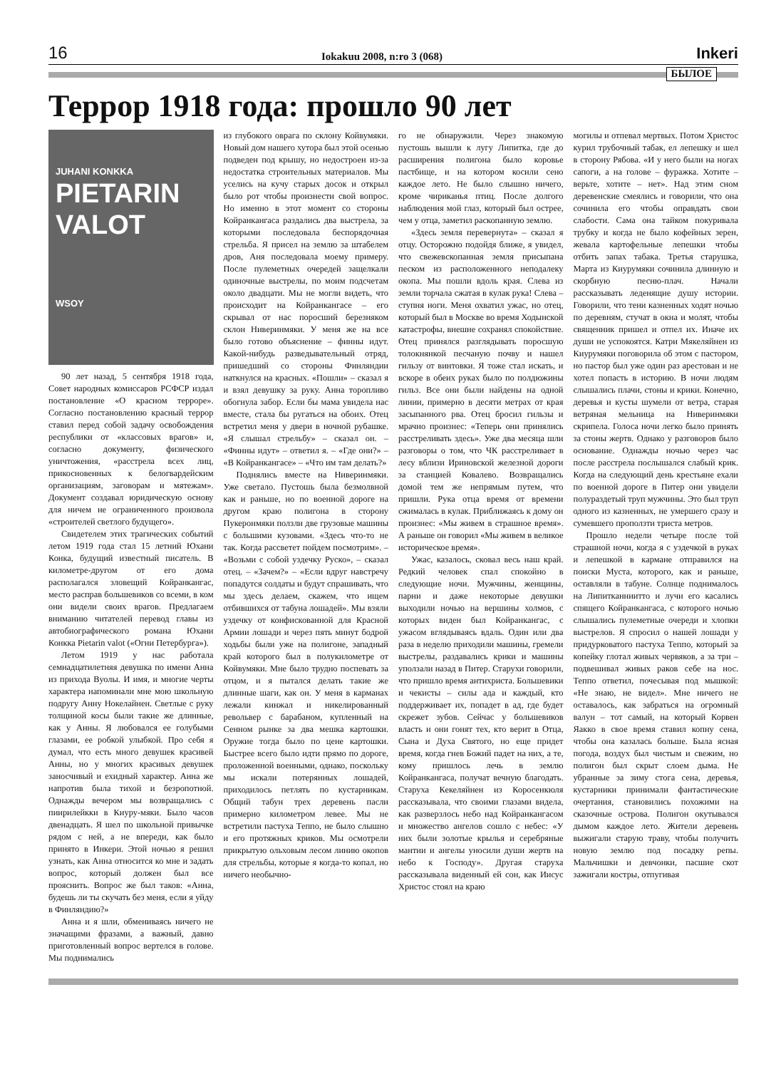16 Iokakuu 2008, n:ro 3 (068) Inkeri
БЫЛОЕ
Террор 1918 года: прошло 90 лет
JUHANI KONKKA
PIETARIN VALOT
WSOY
90 лет назад, 5 сентября 1918 года, Совет народных комиссаров РСФСР издал постановление «О красном терроре». Согласно постановлению красный террор ставил перед собой задачу освобождения республики от «классовых врагов» и, согласно документу, физического уничтожения, «расстрела всех лиц, прикосновенных к белогвардейским организациям, заговорам и мятежам». Документ создавал юридическую основу для ничем не ограниченного произвола «строителей светлого будущего».
Свидетелем этих трагических событий летом 1919 года стал 15 летний Юхани Конка, будущий известный писатель. В километре-другом от его дома располагался зловещий Койранкангас, место расправ большевиков со всеми, в ком они видели своих врагов. Предлагаем вниманию читателей перевод главы из автобиографического романа Юхани Конкка Pietarin valot («Огни Петербурга»).
Летом 1919 у нас работала семнадцатилетняя девушка по имени Анна из прихода Вуолы. И имя, и многие черты характера напоминали мне мою школьную подругу Анну Нокелайнен. Светлые с руку толщиной косы были такие же длинные, как у Анны. Я любовался ее голубыми глазами, ее робкой улыбкой. Про себя я думал, что есть много девушек красивей Анны, но у многих красивых девушек заносчивый и ехидный характер. Анна же напротив была тихой и безропотной. Однажды вечером мы возвращались с пиирилейкки в Киуру-мяки. Было часов двенадцать. Я шел по школьной привычке рядом с ней, а не впереди, как было принято в Инкери. Этой ночью я решил узнать, как Анна относится ко мне и задать вопрос, который должен был все прояснить. Вопрос же был таков: «Анна, будешь ли ты скучать без меня, если я уйду в Финляндию?»
Анна и я шли, обмениваясь ничего не значащими фразами, а важный, давно приготовленный вопрос вертелся в голове. Мы поднимались
из глубокого оврага по склону Койвумяки. Новый дом нашего хутора был этой осенью подведен под крышу, но недостроен из-за недостатка строительных материалов. Мы уселись на кучу старых досок и открыл было рот чтобы произнести свой вопрос. Но именно в этот момент со стороны Койранкангаса раздались два выстрела, за которыми последовала беспорядочная стрельба. Я присел на землю за штабелем дров, Аня последовала моему примеру. После пулеметных очередей защелкали одиночные выстрелы, по моим подсчетам около двадцати. Мы не могли видеть, что происходит на Койранкангасе – его скрывал от нас поросший березняком склон Ниверинмяки. У меня же на все было готово объяснение – финны идут. Какой-нибудь разведывательный отряд, пришедший со стороны Финляндии наткнулся на красных. «Пошли» – сказал я и взял девушку за руку. Анна торопливо обогнула забор. Если бы мама увидела нас вместе, стала бы ругаться на обоих. Отец встретил меня у двери в ночной рубашке. «Я слышал стрельбу» – сказал он. – «Финны идут» – ответил я. – «Где они?» – «В Койранкангасе» – «Что им там делать?»
Поднялись вместе на Ниверинмяки. Уже светало. Пустошь была безмолвной как и раньше, но по военной дороге на другом краю полигона в сторону Пукеронмяки ползли две грузовые машины с большими кузовами. «Здесь что-то не так. Когда рассветет пойдем посмотрим». – «Возьми с собой уздечку Руско», – сказал отец. – «Зачем?» – «Если вдруг навстречу попадутся солдаты и будут спрашивать, что мы здесь делаем, скажем, что ищем отбившихся от табуна лошадей». Мы взяли уздечку от конфискованной для Красной Армии лошади и через пять минут бодрой ходьбы были уже на полигоне, западный край которого был в полукилометре от Койвумяки. Мне было трудно поспевать за отцом, и я пытался делать такие же длинные шаги, как он. У меня в карманах лежали кинжал и никелированный револьвер с барабаном, купленный на Сенном рынке за два мешка картошки. Оружие тогда было по цене картошки. Быстрее всего было идти прямо по дороге, проложенной военными, однако, поскольку мы искали потерянных лошадей, приходилось петлять по кустарникам. Общий табун трех деревень пасли примерно километром левее. Мы не встретили пастуха Теппо, не было слышно и его протяжных криков. Мы осмотрели прикрытую ольховым лесом линию окопов для стрельбы, которые я когда-то копал, но ничего необычно-
го не обнаружили. Через знакомую пустошь вышли к лугу Липитка, где до расширения полигона было коровье пастбище, и на котором косили сено каждое лето. Не было слышно ничего, кроме чириканья птиц. После долгого наблюдения мой глаз, который был острее, чем у отца, заметил раскопанную землю.
«Здесь земля перевернута» – сказал я отцу. Осторожно подойдя ближе, я увидел, что свежевскопанная земля присыпана песком из расположенного неподалеку окопа. Мы пошли вдоль края. Слева из земли торчала сжатая в кулак рука! Слева – ступня ноги. Меня охватил ужас, но отец, который был в Москве во время Ходынской катастрофы, внешне сохранял спокойствие. Отец принялся разглядывать поросшую толокнянкой песчаную почву и нашел гильзу от винтовки. Я тоже стал искать, и вскоре в обеих руках было по полдюжины гильз. Все они были найдены на одной линии, примерно в десяти метрах от края засыпанного рва. Отец бросил гильзы и мрачно произнес: «Теперь они принялись расстреливать здесь». Уже два месяца шли разговоры о том, что ЧК расстреливает в лесу вблизи Ириновской железной дороги за станцией Ковалево. Возвращались домой тем же непрямым путем, что пришли. Рука отца время от времени сжималась в кулак. Приближаясь к дому он произнес: «Мы живем в страшное время». А раньше он говорил «Мы живем в великое историческое время».
Ужас, казалось, сковал весь наш край. Редкий человек спал спокойно в следующие ночи. Мужчины, женщины, парни и даже некоторые девушки выходили ночью на вершины холмов, с которых виден был Койранкангас, с ужасом вглядываясь вдаль. Один или два раза в неделю приходили машины, гремели выстрелы, раздавались крики и машины уползали назад в Питер. Старухи говорили, что пришло время антихриста. Большевики и чекисты – силы ада и каждый, кто поддерживает их, попадет в ад, где будет скрежет зубов. Сейчас у большевиков власть и они гонят тех, кто верит в Отца, Сына и Духа Святого, но еще придет время, когда гнев Божий падет на них, а те, кому пришлось лечь в землю Койранкангаса, получат вечную благодать. Старуха Кекеляйнен из Коросенкюля рассказывала, что своими глазами видела, как разверзлось небо над Койранкангасом и множество ангелов сошло с небес: «У них были золотые крылья и серебряные мантии и ангелы уносили души жертв на небо к Господу». Другая старуха рассказывала виденный ей сон, как Иисус Христос стоял на краю
могилы и отпевал мертвых. Потом Христос курил трубочный табак, ел лепешку и шел в сторону Рябова. «И у него были на ногах сапоги, а на голове – фуражка. Хотите – верьте, хотите – нет». Над этим сном деревенские смеялись и говорили, что она сочинила его чтобы оправдать свои слабости. Сама она тайком покуривала трубку и когда не было кофейных зерен, жевала картофельные лепешки чтобы отбить запах табака. Третья старушка, Марта из Киурумяки сочинила длинную и скорбную песню-плач. Начали рассказывать леденящие душу истории. Говорили, что тени казненных ходят ночью по деревням, стучат в окна и молят, чтобы священник пришел и отпел их. Иначе их души не успокоятся. Катри Мякеляйнен из Киурумяки поговорила об этом с пастором, но пастор был уже один раз арестован и не хотел попасть в историю. В ночи людям слышались плачи, стоны и крики. Конечно, деревья и кусты шумели от ветра, старая ветряная мельница на Ниверинмяки скрипела. Голоса ночи легко было принять за стоны жертв. Однако у разговоров было основание. Однажды ночью через час после расстрела послышался слабый крик. Когда на следующий день крестьяне ехали по военной дороге в Питер они увидели полураздетый труп мужчины. Это был труп одного из казненных, не умершего сразу и сумевшего проползти триста метров.
Прошло недели четыре после той страшной ночи, когда я с уздечкой в руках и лепешкой в кармане отправился на поиски Муста, которого, как и раньше, оставляли в табуне. Солнце поднималось на Липитканниитто и лучи его касались спящего Койранкангаса, с которого ночью слышались пулеметные очереди и хлопки выстрелов. Я спросил о нашей лошади у придурковатого пастуха Теппо, который за копейку глотал живых червяков, а за три – подвешивал живых раков себе на нос. Теппо ответил, почесывая под мышкой: «Не знаю, не видел». Мне ничего не оставалось, как забраться на огромный валун – тот самый, на который Корвен Яакко в свое время ставил копну сена, чтобы она казалась больше. Была ясная погода, воздух был чистым и свежим, но полигон был скрыт слоем дыма. Не убранные за зиму стога сена, деревья, кустарники принимали фантастические очертания, становились похожими на сказочные острова. Полигон окутывался дымом каждое лето. Жители деревень выжигали старую траву, чтобы получить новую землю под посадку репы. Мальчишки и девчонки, пасшие скот зажигали костры, отпугивая